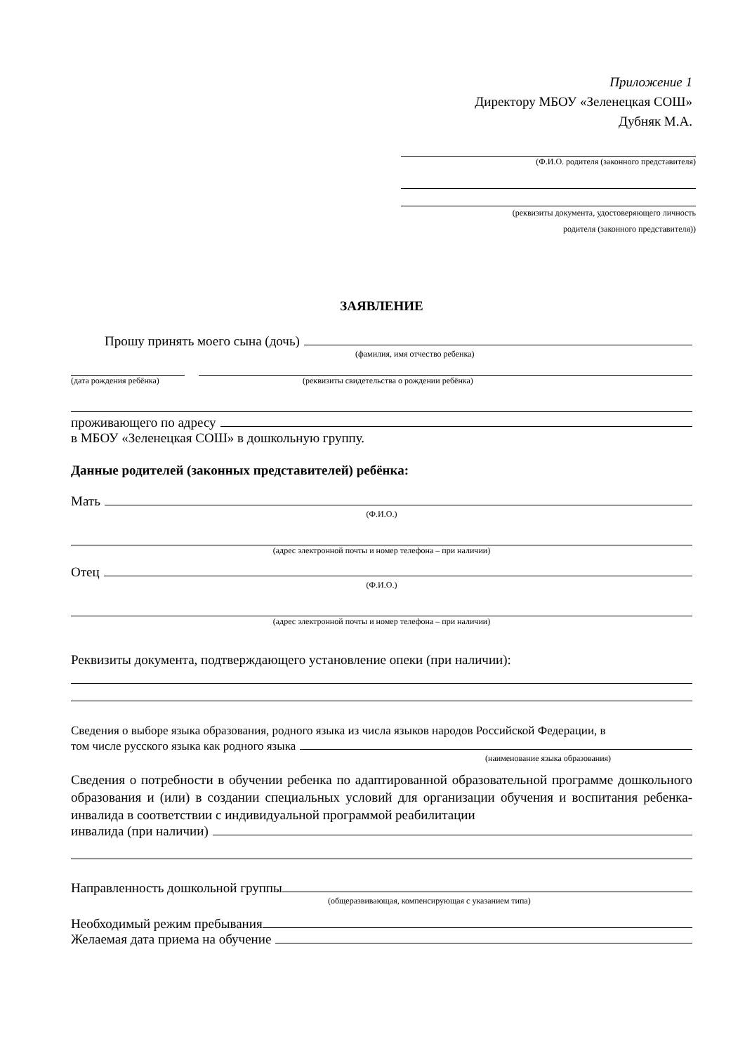Приложение 1
Директору МБОУ «Зеленецкая СОШ»
Дубняк М.А.
(Ф.И.О. родителя (законного представителя)
(реквизиты документа, удостоверяющего личность
родителя (законного представителя))
ЗАЯВЛЕНИЕ
Прошу принять моего сына (дочь)
(фамилия, имя отчество ребенка)
(дата рождения ребёнка) (реквизиты свидетельства о рождении ребёнка)
проживающего по адресу
в МБОУ «Зеленецкая СОШ» в дошкольную группу.
Данные родителей (законных представителей) ребёнка:
Мать
(Ф.И.О.)
(адрес электронной почты и номер телефона – при наличии)
Отец
(Ф.И.О.)
(адрес электронной почты и номер телефона – при наличии)
Реквизиты документа, подтверждающего установление опеки (при наличии):
Сведения о выборе языка образования, родного языка из числа языков народов Российской Федерации, в
том числе русского языка как родного языка
(наименование языка образования)
Сведения о потребности в обучении ребенка по адаптированной образовательной программе дошкольного образования и (или) в создании специальных условий для организации обучения и воспитания ребенка-инвалида в соответствии с индивидуальной программой реабилитации
инвалида (при наличии)
Направленность дошкольной группы
(общеразвивающая, компенсирующая с указанием типа)
Необходимый режим пребывания
Желаемая дата приема на обучение